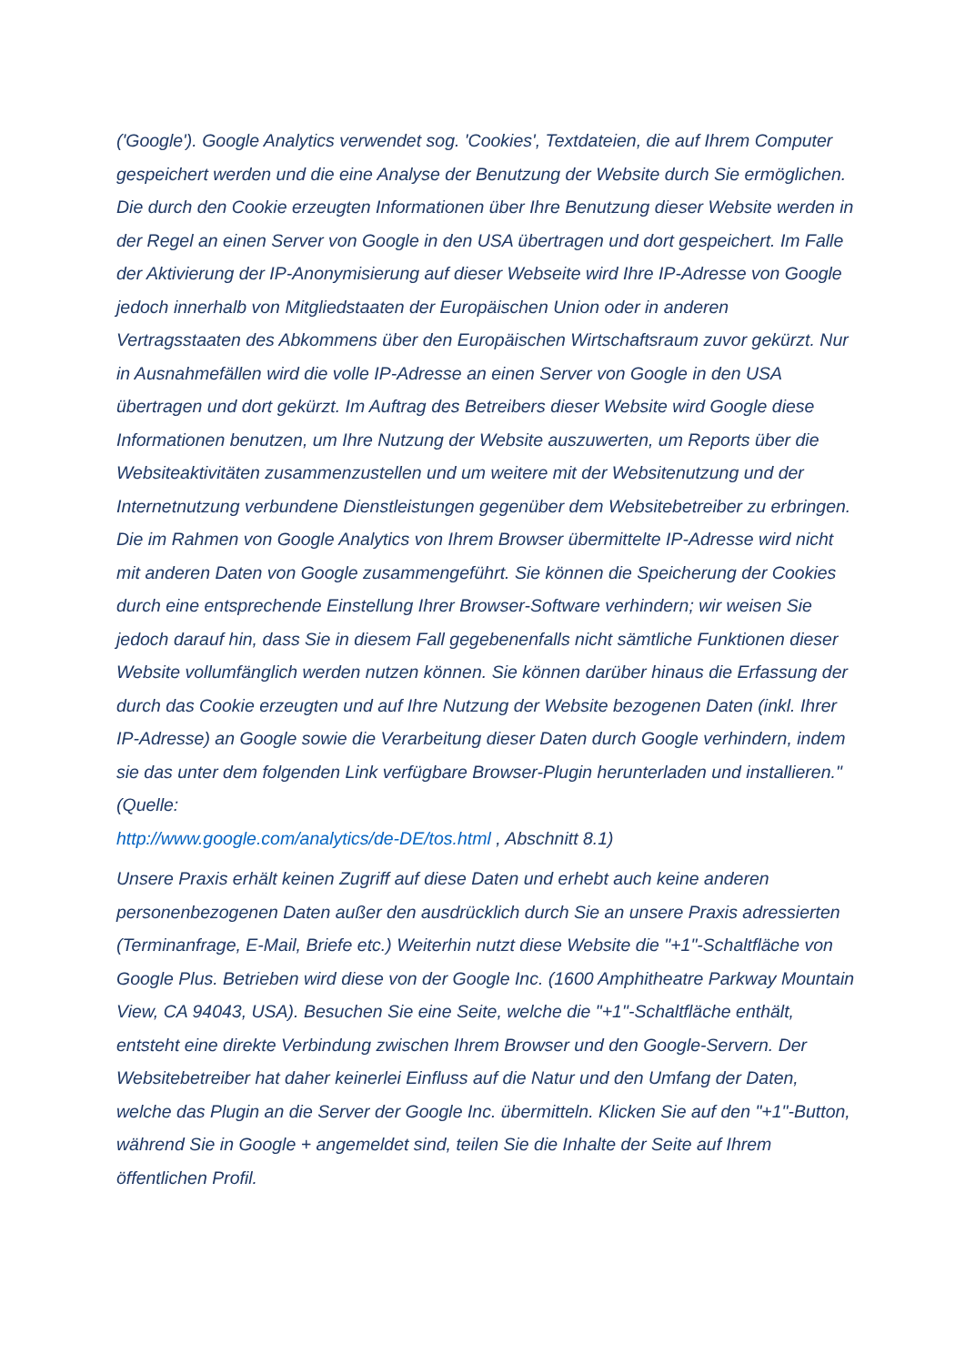('Google'). Google Analytics verwendet sog. 'Cookies', Textdateien, die auf Ihrem Computer gespeichert werden und die eine Analyse der Benutzung der Website durch Sie ermöglichen. Die durch den Cookie erzeugten Informationen über Ihre Benutzung dieser Website werden in der Regel an einen Server von Google in den USA übertragen und dort gespeichert. Im Falle der Aktivierung der IP-Anonymisierung auf dieser Webseite wird Ihre IP-Adresse von Google jedoch innerhalb von Mitgliedstaaten der Europäischen Union oder in anderen Vertragsstaaten des Abkommens über den Europäischen Wirtschaftsraum zuvor gekürzt. Nur in Ausnahmefällen wird die volle IP-Adresse an einen Server von Google in den USA übertragen und dort gekürzt. Im Auftrag des Betreibers dieser Website wird Google diese Informationen benutzen, um Ihre Nutzung der Website auszuwerten, um Reports über die Websiteaktivitäten zusammenzustellen und um weitere mit der Websitenutzung und der Internetnutzung verbundene Dienstleistungen gegenüber dem Websitebetreiber zu erbringen. Die im Rahmen von Google Analytics von Ihrem Browser übermittelte IP-Adresse wird nicht mit anderen Daten von Google zusammengeführt. Sie können die Speicherung der Cookies durch eine entsprechende Einstellung Ihrer Browser-Software verhindern; wir weisen Sie jedoch darauf hin, dass Sie in diesem Fall gegebenenfalls nicht sämtliche Funktionen dieser Website vollumfänglich werden nutzen können. Sie können darüber hinaus die Erfassung der durch das Cookie erzeugten und auf Ihre Nutzung der Website bezogenen Daten (inkl. Ihrer IP-Adresse) an Google sowie die Verarbeitung dieser Daten durch Google verhindern, indem sie das unter dem folgenden Link verfügbare Browser-Plugin herunterladen und installieren." (Quelle:
http://www.google.com/analytics/de-DE/tos.html , Abschnitt 8.1)
Unsere Praxis erhält keinen Zugriff auf diese Daten und erhebt auch keine anderen personenbezogenen Daten außer den ausdrücklich durch Sie an unsere Praxis adressierten (Terminanfrage, E-Mail, Briefe etc.) Weiterhin nutzt diese Website die "+1"-Schaltfläche von Google Plus. Betrieben wird diese von der Google Inc. (1600 Amphitheatre Parkway Mountain View, CA 94043, USA). Besuchen Sie eine Seite, welche die "+1"-Schaltfläche enthält, entsteht eine direkte Verbindung zwischen Ihrem Browser und den Google-Servern. Der Websitebetreiber hat daher keinerlei Einfluss auf die Natur und den Umfang der Daten, welche das Plugin an die Server der Google Inc. übermitteln. Klicken Sie auf den "+1"-Button, während Sie in Google + angemeldet sind, teilen Sie die Inhalte der Seite auf Ihrem öffentlichen Profil.